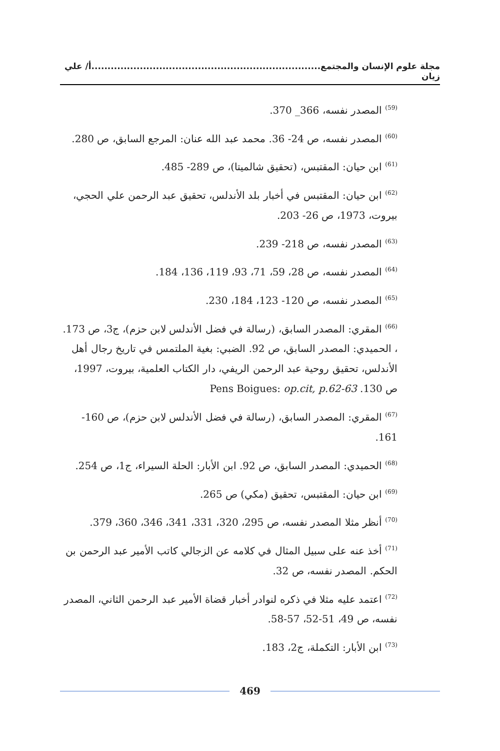مجلة علوم الإنسان والمجتمع.......................................................................أ/ علي زيان
<sup>(59)</sup> المصدر نفسه، 366_ 370.
<sup>(60)</sup> المصدر نفسه، ص 24- 36. محمد عبد الله عنان: المرجع السابق، ص 280.
<sup>(61)</sup> ابن حيان: المقتبس، (تحقيق شالميتا)، ص 289- 485.
<sup>(62)</sup> ابن حيان: المقتبس في أخبار بلد الأندلس، تحقيق عبد الرحمن علي الحجي، بيروت، 1973، ص 26- 203.
<sup>(63)</sup> المصدر نفسه، ص 218- 239.
<sup>(64)</sup> المصدر نفسه، ص 28، 59، 71، 93، 119، 136، 184.
<sup>(65)</sup> المصدر نفسه، ص 120- 123، 184، 230.
<sup>(66)</sup> المقري: المصدر السابق، (رسالة في فضل الأندلس لابن حزم)، ج3، ص 173. ، الحميدي: المصدر السابق، ص 92. الضبي: بغية الملتمس في تاريخ رجال أهل الأندلس، تحقيق روحية عبد الرحمن الريفي، دار الكتاب العلمية، بيروت، 1997، ص 130. Pens Boigues: op.cit, p.62-63
<sup>(67)</sup> المقري: المصدر السابق، (رسالة في فضل الأندلس لابن حزم)، ص 160- 161.
<sup>(68)</sup> الحميدي: المصدر السابق، ص 92. ابن الأبار: الحلة السيراء، ج1، ص 254.
<sup>(69)</sup> ابن حيان: المقتبس، تحقيق (مكي) ص 265.
<sup>(70)</sup> أنظر مثلا المصدر نفسه، ص 295، 320، 331، 341، 346، 360، 379.
<sup>(71)</sup> أخذ عنه على سبيل المثال في كلامه عن الزجالي كاتب الأمير عبد الرحمن بن الحكم. المصدر نفسه، ص 32.
<sup>(72)</sup> اعتمد عليه مثلا في ذكره لنوادر أخبار قضاة الأمير عبد الرحمن الثاني، المصدر نفسه، ص 49، 51-52، 57-58.
<sup>(73)</sup> ابن الأبار: التكملة، ج2، 183.
469